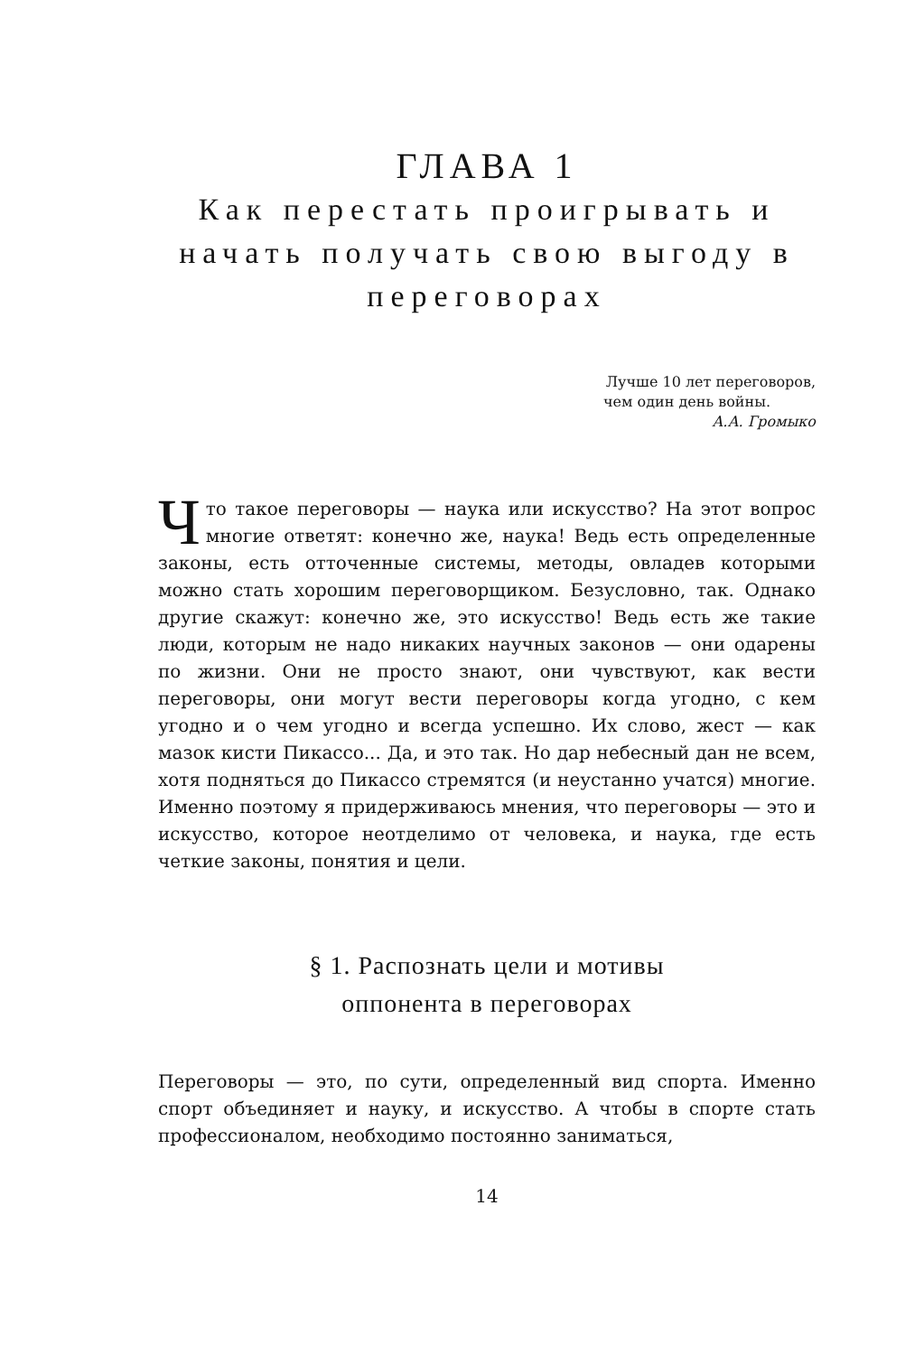ГЛАВА 1
Как перестать проигрывать и начать получать свою выгоду в переговорах
Лучше 10 лет переговоров,
чем один день войны.
А.А. Громыко
Что такое переговоры — наука или искусство? На этот вопрос многие ответят: конечно же, наука! Ведь есть определенные законы, есть отточенные системы, методы, овладев которыми можно стать хорошим переговорщиком. Безусловно, так. Однако другие скажут: конечно же, это искусство! Ведь есть же такие люди, которым не надо никаких научных законов — они одарены по жизни. Они не просто знают, они чувствуют, как вести переговоры, они могут вести переговоры когда угодно, с кем угодно и о чем угодно и всегда успешно. Их слово, жест — как мазок кисти Пикассо... Да, и это так. Но дар небесный дан не всем, хотя подняться до Пикассо стремятся (и неустанно учатся) многие. Именно поэтому я придерживаюсь мнения, что переговоры — это и искусство, которое неотделимо от человека, и наука, где есть четкие законы, понятия и цели.
§ 1. Распознать цели и мотивы
оппонента в переговорах
Переговоры — это, по сути, определенный вид спорта. Именно спорт объединяет и науку, и искусство. А чтобы в спорте стать профессионалом, необходимо постоянно заниматься,
14